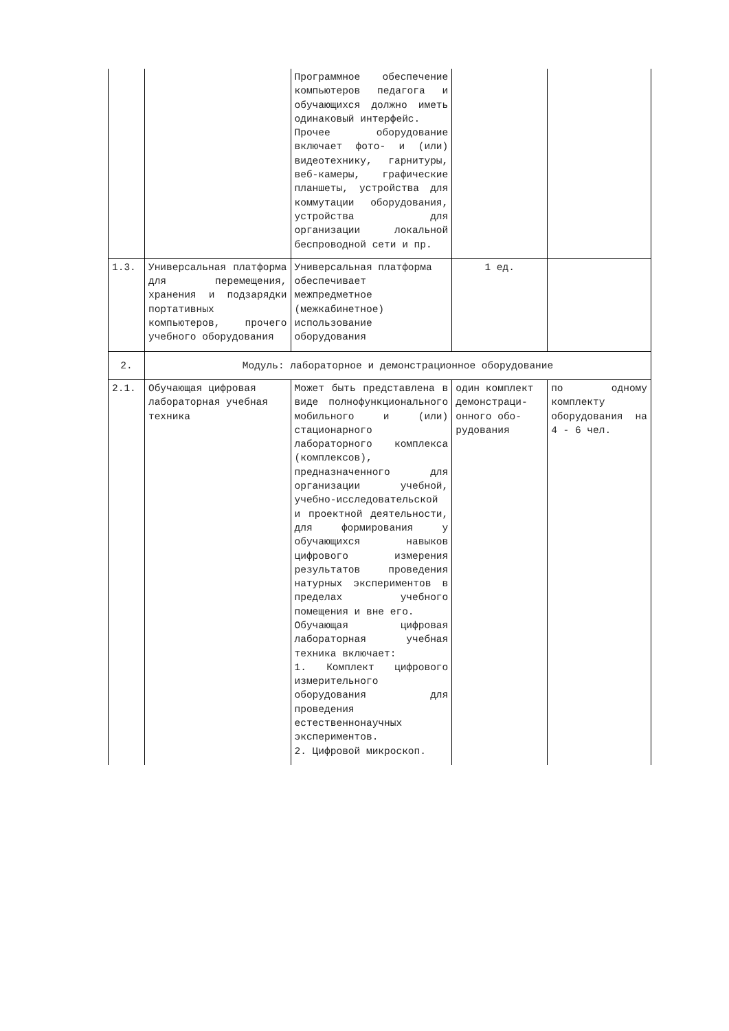| | | Программное обеспечение компьютеров педагога и обучающихся должно иметь одинаковый интерфейс. Прочее оборудование включает фото- и (или) видеотехнику, гарнитуры, веб-камеры, графические планшеты, устройства для коммутации оборудования, устройства для организации локальной беспроводной сети и пр. | | |
| 1.3. | Универсальная платформа для перемещения, хранения и подзарядки портативных компьютеров, прочего учебного оборудования | Универсальная платформа обеспечивает межпредметное (межкабинетное) использование оборудования | 1 ед. | |
| 2. | Модуль: лабораторное и демонстрационное оборудование | | | |
| 2.1. | Обучающая цифровая лабораторная учебная техника | Может быть представлена в виде полнофункционального мобильного и (или) стационарного лабораторного комплекса (комплексов), предназначенного для организации учебной, учебно-исследовательской и проектной деятельности, для формирования у обучающихся навыков цифрового измерения результатов проведения натурных экспериментов в пределах учебного помещения и вне его. Обучающая цифровая лабораторная учебная техника включает: 1. Комплект цифрового измерительного оборудования для проведения естественнонаучных экспериментов. 2. Цифровой микроскоп. | один комплект демонстраци-онного обо-рудования | по одному комплекту оборудования на 4 - 6 чел. |